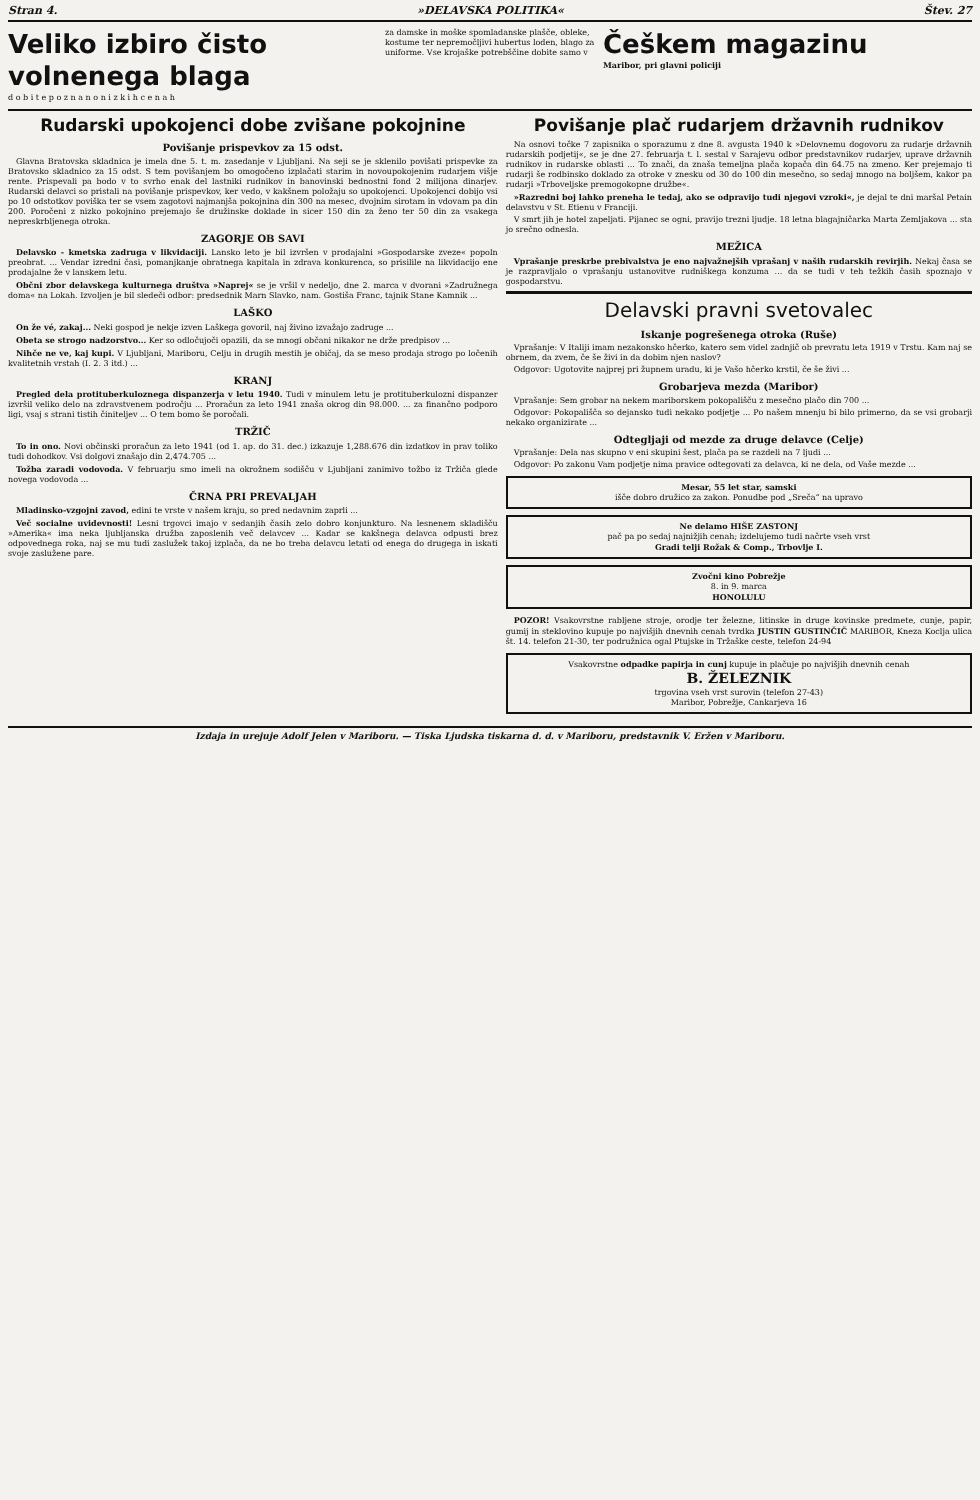Stran 4. »DELAVSKA POLITIKA« Štev. 27
Veliko izbiro čisto volnenega blaga
d o b i t e p o z n a n o n i z k i h c e n a h
za damske in moške spomladanske plašče, obleke, kostume ter nepremočljivi hubertus loden, blago za uniforme. Vse krojaške potrebščine dobite samo v
Češkem magazinu
Maribor, pri glavni policiji
Rudarski upokojenci dobe zvišane pokojnine
Povišanje prispevkov za 15 odst.
Glavna Bratovska skladnica je imela dne 5. t. m. zasedanje v Ljubljani. Na seji se je sklenilo povišati prispevke za Bratovsko skladnico za 15 odst. S tem povišanjem bo omogočeno izplačati starim in novoupokojenim rudarjem višje rente. Prispevali pa bodo v to svrho enak del lastniki rudnikov in banovinski bednostni fond 2 milijona dinarjev. Rudarski delavci so pristali na povišanje prispevkov, ker vedo, v kakšnem položaju so upokojenci. Upokojenci dobijo vsi po 10 odstotkov poviška ter se vsem zagotovi najmanjša pokojnina din 300 na mesec, dvojnim sirotam in vdovam pa din 200. Poročeni z nizko pokojnino prejemajo še družinske doklade in sicer 150 din za ženo ter 50 din za vsakega nepreskrbljenega otroka.
ZAGORJE OB SAVI
Delavsko - kmetska zadruga v likvidaciji. Lansko leto je bil izvršen v prodajalni »Gospodarske zveze« popoln preobrat. ... Vendar izredni časi, pomanjkanje obratnega kapitala in zdrava konkurenca, so prisilile na likvidacijo ene prodajalne že v lanskem letu.
Občni zbor delavskega kulturnega društva »Naprej« se je vršil v nedeljo, dne 2. marca v dvorani »Zadružnega doma« na Lokah. Izvoljen je bil sledeči odbor: predsednik Marn Slavko, nam. Gostiša Franc, tajnik Stane Kamnik ...
LAŠKO
On že vé, zakaj... Neki gospod je nekje izven Laškega govoril, naj živino izvažajo zadruge ...
Obeta se strogo nadzorstvo... Ker so odločujoči opazili, da se mnogi občani nikakor ne drže predpisov ...
Nihče ne ve, kaj kupi. V Ljubljani, Mariboru, Celju in drugih mestih je običaj, da se meso prodaja strogo po ločenih kvalitetnih vrstah (I. 2. 3 itd.) ...
KRANJ
Pregled dela protituberkuloznega dispanzerja v letu 1940. Tudi v minulem letu je protituberkulozni dispanzer izvršil veliko delo na zdravstvenem področju ... Proračun za leto 1941 znaša okrog din 98.000. ... za finančno podporo ligi, vsaj s strani tistih činiteljev ... O tem bomo še poročali.
TRŽIČ
To in ono. Novi občinski proračun za leto 1941 (od 1. ap. do 31. dec.) izkazuje 1,288.676 din izdatkov in prav toliko tudi dohodkov. Vsi dolgovi znašajo din 2,474.705 ...
Tožba zaradi vodovoda. V februarju smo imeli na okrožnem sodišču v Ljubljani zanimivo tožbo iz Tržiča glede novega vodovoda ...
ČRNA PRI PREVALJAH
Mladinsko-vzgojni zavod, edini te vrste v našem kraju, so pred nedavnim zaprli ...
Več socialne uvidevnosti! Lesni trgovci imajo v sedanjih časih zelo dobro konjunkturo. Na lesnenem skladišču »Amerika« ima neka ljubljanska družba zaposlenih več delavcev ... Kadar se kakšnega delavca odpusti brez odpovednega roka, naj se mu tudi zaslužek takoj izplača, da ne bo treba delavcu letati od enega do drugega in iskati svoje zaslužene pare.
Povišanje plač rudarjem državnih rudnikov
Na osnovi točke 7 zapisnika o sporazumu z dne 8. avgusta 1940 k »Delovnemu dogovoru za rudarje državnih rudarskih podjetij«, se je dne 27. februarja t. l. sestal v Sarajevu odbor predstavnikov rudarjev, uprave državnih rudnikov in rudarske oblasti ... To znači, da znaša temeljna plača kopača din 64.75 na zmeno. Ker prejemajo ti rudarji še rodbinsko doklado za otroke v znesku od 30 do 100 din mesečno, so sedaj mnogo na boljšem, kakor pa rudarji »Trboveljske premogokopne družbe«.
»Razredni boj lahko preneha le tedaj, ako se odpravijo tudi njegovi vzroki«, je dejal te dni maršal Petain delavstvu v St. Etienu v Franciji.
V smrt jih je hotel zapeljati. Pijanec se ogni, pravijo trezni ljudje. 18 letna blagajničarka Marta Zemljakova ... sta jo srečno odnesla.
MEŽICA
Vprašanje preskrbe prebivalstva je eno najvažnejših vprašanj v naših rudarskih revirjih. Nekaj časa se je razpravljalo o vprašanju ustanovitve rudniškega konzuma ... da se tudi v teh težkih časih spoznajo v gospodarstvu.
Delavski pravni svetovalec
Iskanje pogrešenega otroka (Ruše)
Vprašanje: V Italiji imam nezakonsko hčerko, katero sem videl zadnjič ob prevratu leta 1919 v Trstu. Kam naj se obrnem, da zvem, če še živi in da dobim njen naslov?
Odgovor: Ugotovite najprej pri župnem uradu, ki je Vašo hčerko krstil, če še živi ...
Grobarjeva mezda (Maribor)
Vprašanje: Sem grobar na nekem mariborskem pokopališču z mesečno plačo din 700 ...
Odgovor: Pokopališča so dejansko tudi nekako podjetje ... Po našem mnenju bi bilo primerno, da se vsi grobarji nekako organizirate ...
Odtegljaji od mezde za druge delavce (Celje)
Vprašanje: Dela nas skupno v eni skupini šest, plača pa se razdeli na 7 ljudi ...
Odgovor: Po zakonu Vam podjetje nima pravice odtegovati za delavca, ki ne dela, od Vaše mezde ...
Mesar, 55 let star, samski
išče dobro družico za zakon. Ponudbe pod „Sreča“ na upravo
Ne delamo HIŠE ZASTONJ
pač pa po sedaj najnižjih cenah; izdelujemo tudi načrte vseh vrst
Gradi telji Rožak & Comp., Trbovlje I.
Zvočni kino Pobrežje
8. in 9. marca
HONOLULU
POZOR! Vsakovrstne rabljene stroje, orodje ter železne, litinske in druge kovinske predmete, cunje, papir, gumij in steklovino kupuje po najvišjih dnevnih cenah tvrdka JUSTIN GUSTINČIČ MARIBOR, Kneza Koclja ulica št. 14. telefon 21-30, ter podružnica ogal Ptujske in Tržaške ceste, telefon 24-94
Vsakovrstne odpadke papirja in cunj kupuje in plačuje po najvišjih dnevnih cenah
B. ŽELEZNIK
trgovina vseh vrst surovin (telefon 27-43)
Maribor, Pobrežje, Cankarjeva 16
Izdaja in urejuje Adolf Jelen v Mariboru. — Tiska Ljudska tiskarna d. d. v Mariboru, predstavnik V. Eržen v Mariboru.